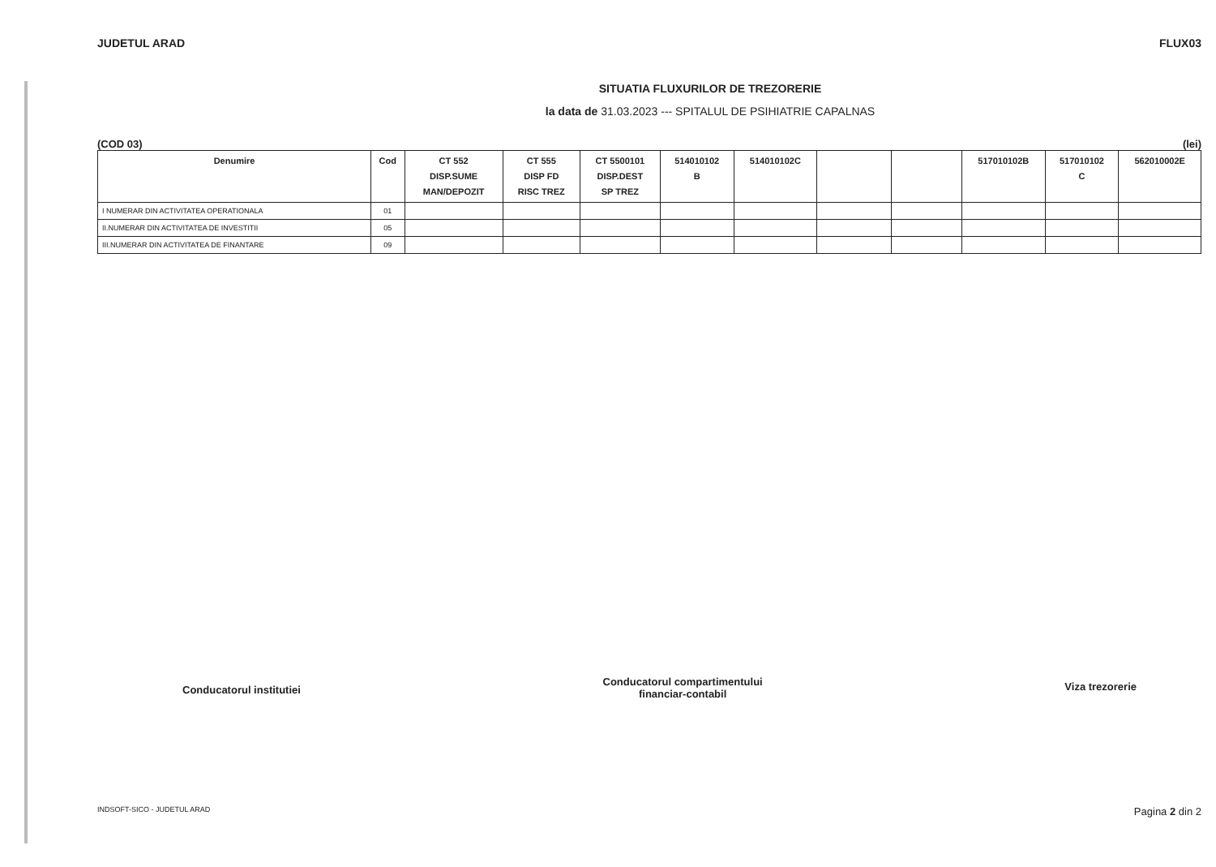JUDETUL ARAD FLUX03
SITUATIA FLUXURILOR DE TREZORERIE
la data de 31.03.2023 --- SPITALUL DE PSIHIATRIE CAPALNAS
(COD 03) (lei)
| Denumire | Cod | CT 552 DISP.SUME MAN/DEPOZIT | CT 555 DISP FD RISC TREZ | CT 5500101 DISP.DEST SP TREZ | 514010102 B | 514010102C | | | 517010102B | 517010102 C | 562010002E |
| --- | --- | --- | --- | --- | --- | --- | --- | --- | --- | --- | --- |
| I NUMERAR DIN ACTIVITATEA OPERATIONALA | 01 | | | | | | | | | | |
| II.NUMERAR DIN ACTIVITATEA DE INVESTITII | 05 | | | | | | | | | | |
| III.NUMERAR DIN ACTIVITATEA DE FINANTARE | 09 | | | | | | | | | | |
Conducatorul institutiei
Conducatorul compartimentului
financiar-contabil
Viza trezorerie
INDSOFT-SICO - JUDETUL ARAD Pagina 2 din 2